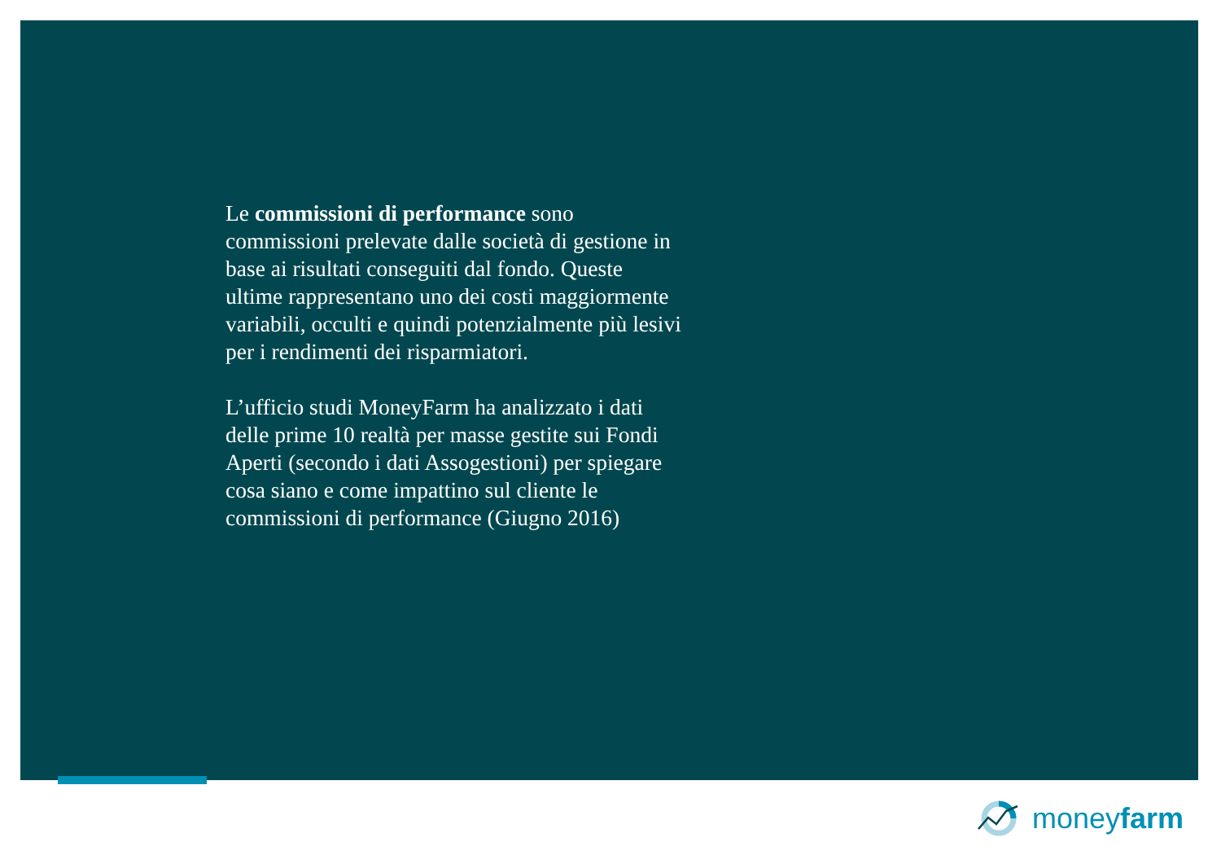Le commissioni di performance sono commissioni prelevate dalle società di gestione in base ai risultati conseguiti dal fondo. Queste ultime rappresentano uno dei costi maggiormente variabili, occulti e quindi potenzialmente più lesivi per i rendimenti dei risparmiatori.
L’ufficio studi MoneyFarm ha analizzato i dati delle prime 10 realtà per masse gestite sui Fondi Aperti (secondo i dati Assogestioni) per spiegare cosa siano e come impattino sul cliente le commissioni di performance (Giugno 2016)
moneyfarm